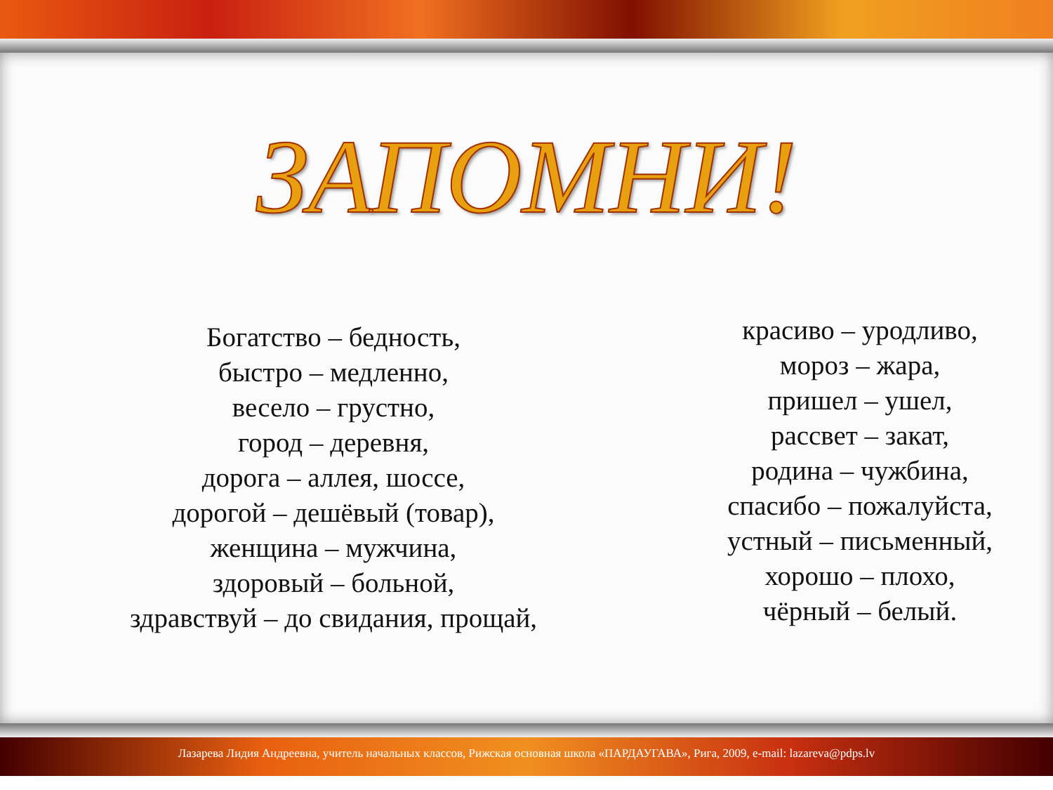ЗАПОМНИ!
Богатство – бедность,
быстро – медленно,
весело – грустно,
город – деревня,
дорога – аллея, шоссе,
дорогой – дешёвый (товар),
женщина – мужчина,
здоровый – больной,
здравствуй – до свидания, прощай,
красиво – уродливо,
мороз – жара,
пришел – ушел,
рассвет – закат,
родина – чужбина,
спасибо – пожалуйста,
устный – письменный,
хорошо – плохо,
чёрный – белый.
Лазарева Лидия Андреевна, учитель начальных классов, Рижская основная школа «ПАРДАУГАВА», Рига, 2009, e-mail: lazareva@pdps.lv